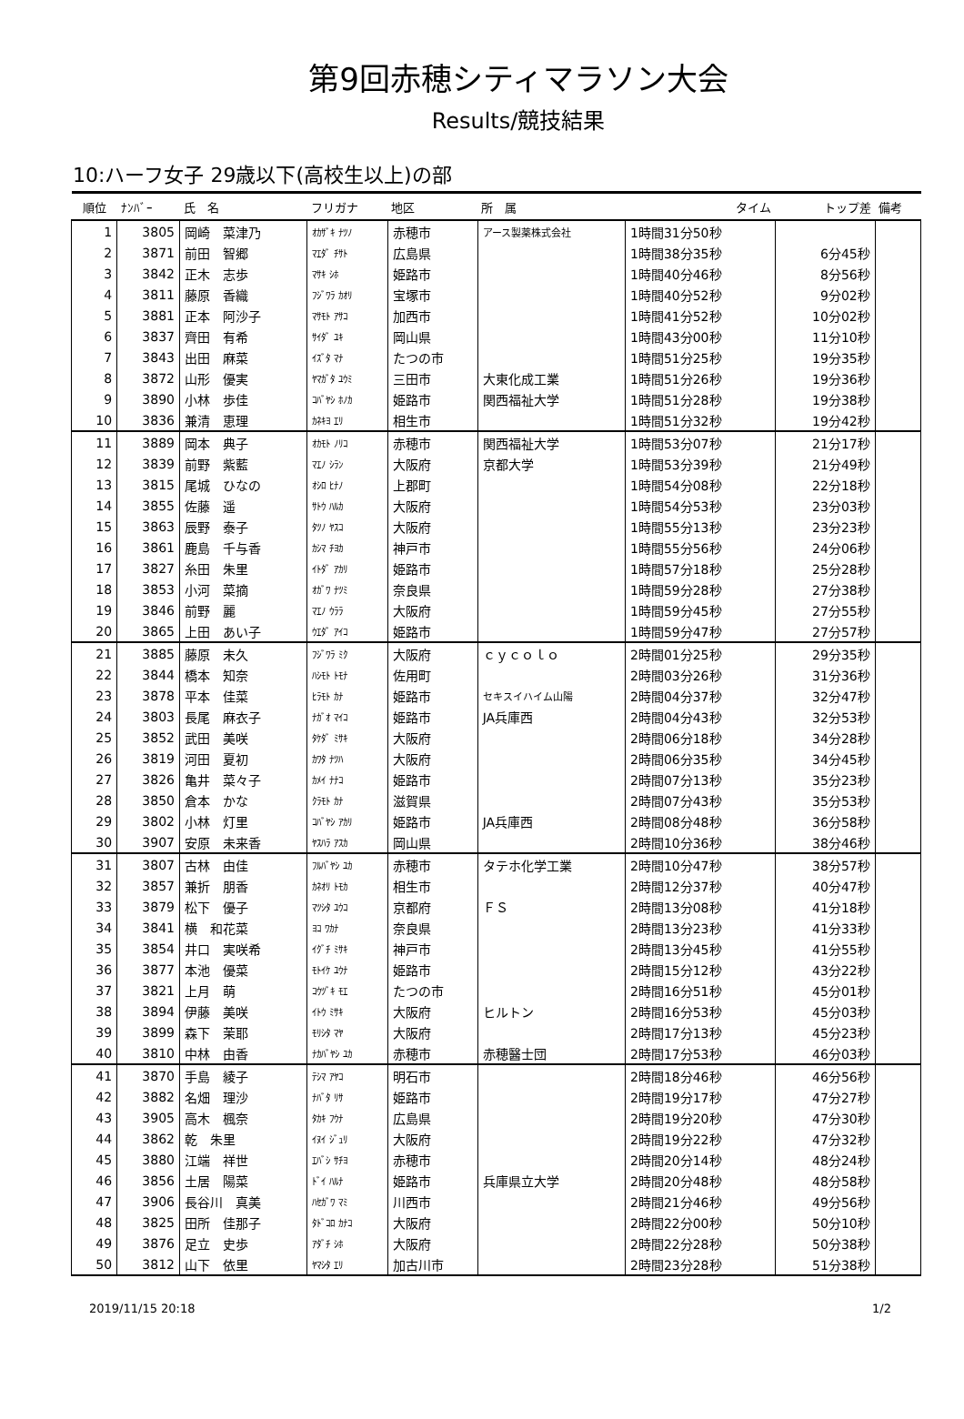第9回赤穂シティマラソン大会
Results/競技結果
10:ハーフ女子 29歳以下(高校生以上)の部
| 順位 | ﾅﾝﾊﾞｰ | 氏 名 | フリガナ | 地区 | 所 属 | タイム | トップ差 | 備考 |
| --- | --- | --- | --- | --- | --- | --- | --- | --- |
| 1 | 3805 | 岡崎 菜津乃 | ｵｶｻﾞｷ ﾅﾂﾉ | 赤穂市 | アース製薬株式会社 | 1時間31分50秒 | | |
| 2 | 3871 | 前田 智郷 | ﾏｴﾀﾞ ﾁｻﾄ | 広島県 | | 1時間38分35秒 | 6分45秒 | |
| 3 | 3842 | 正木 志歩 | ﾏｻｷ ｼﾎ | 姫路市 | | 1時間40分46秒 | 8分56秒 | |
| 4 | 3811 | 藤原 香織 | ﾌｼﾞﾜﾗ ｶｵﾘ | 宝塚市 | | 1時間40分52秒 | 9分02秒 | |
| 5 | 3881 | 正本 阿沙子 | ﾏｻﾓﾄ ｱｻｺ | 加西市 | | 1時間41分52秒 | 10分02秒 | |
| 6 | 3837 | 齊田 有希 | ｻｲﾀﾞ ﾕｷ | 岡山県 | | 1時間43分00秒 | 11分10秒 | |
| 7 | 3843 | 出田 麻菜 | ｲｽﾞﾀ ﾏﾅ | たつの市 | | 1時間51分25秒 | 19分35秒 | |
| 8 | 3872 | 山形 優実 | ﾔﾏｶﾞﾀ ﾕｳﾐ | 三田市 | 大東化成工業 | 1時間51分26秒 | 19分36秒 | |
| 9 | 3890 | 小林 歩佳 | ｺﾊﾞﾔｼ ﾎﾉｶ | 姫路市 | 関西福祉大学 | 1時間51分28秒 | 19分38秒 | |
| 10 | 3836 | 兼清 恵理 | ｶﾈｷﾖ ｴﾘ | 相生市 | | 1時間51分32秒 | 19分42秒 | |
| 11 | 3889 | 岡本 典子 | ｵｶﾓﾄ ﾉﾘｺ | 赤穂市 | 関西福祉大学 | 1時間53分07秒 | 21分17秒 | |
| 12 | 3839 | 前野 紫藍 | ﾏｴﾉ ｼﾗﾝ | 大阪府 | 京都大学 | 1時間53分39秒 | 21分49秒 | |
| 13 | 3815 | 尾城 ひなの | ｵｼﾛ ﾋﾅﾉ | 上郡町 | | 1時間54分08秒 | 22分18秒 | |
| 14 | 3855 | 佐藤 遥 | ｻﾄｳ ﾊﾙｶ | 大阪府 | | 1時間54分53秒 | 23分03秒 | |
| 15 | 3863 | 辰野 泰子 | ﾀﾂﾉ ﾔｽｺ | 大阪府 | | 1時間55分13秒 | 23分23秒 | |
| 16 | 3861 | 鹿島 千与香 | ｶｼﾏ ﾁﾖｶ | 神戸市 | | 1時間55分56秒 | 24分06秒 | |
| 17 | 3827 | 糸田 朱里 | ｲﾄﾀﾞ ｱｶﾘ | 姫路市 | | 1時間57分18秒 | 25分28秒 | |
| 18 | 3853 | 小河 菜摘 | ｵｶﾞﾜ ﾅﾂﾐ | 奈良県 | | 1時間59分28秒 | 27分38秒 | |
| 19 | 3846 | 前野 麗 | ﾏｴﾉ ｳﾗﾗ | 大阪府 | | 1時間59分45秒 | 27分55秒 | |
| 20 | 3865 | 上田 あい子 | ｳｴﾀﾞ ｱｲｺ | 姫路市 | | 1時間59分47秒 | 27分57秒 | |
| 21 | 3885 | 藤原 未久 | ﾌｼﾞﾜﾗ ﾐｸ | 大阪府 | ｃｙｃｏｌｏ | 2時間01分25秒 | 29分35秒 | |
| 22 | 3844 | 橋本 知奈 | ﾊｼﾓﾄ ﾄﾓﾅ | 佐用町 | | 2時間03分26秒 | 31分36秒 | |
| 23 | 3878 | 平本 佳菜 | ﾋﾗﾓﾄ ｶﾅ | 姫路市 | セキスイハイム山陽 | 2時間04分37秒 | 32分47秒 | |
| 24 | 3803 | 長尾 麻衣子 | ﾅｶﾞｵ ﾏｲｺ | 姫路市 | JA兵庫西 | 2時間04分43秒 | 32分53秒 | |
| 25 | 3852 | 武田 美咲 | ﾀｹﾀﾞ ﾐｻｷ | 大阪府 | | 2時間06分18秒 | 34分28秒 | |
| 26 | 3819 | 河田 夏初 | ｶﾜﾀ ﾅﾂﾊ | 大阪府 | | 2時間06分35秒 | 34分45秒 | |
| 27 | 3826 | 亀井 菜々子 | ｶﾒｲ ﾅﾅｺ | 姫路市 | | 2時間07分13秒 | 35分23秒 | |
| 28 | 3850 | 倉本 かな | ｸﾗﾓﾄ ｶﾅ | 滋賀県 | | 2時間07分43秒 | 35分53秒 | |
| 29 | 3802 | 小林 灯里 | ｺﾊﾞﾔｼ ｱｶﾘ | 姫路市 | JA兵庫西 | 2時間08分48秒 | 36分58秒 | |
| 30 | 3907 | 安原 未来香 | ﾔｽﾊﾗ ｱｽｶ | 岡山県 | | 2時間10分36秒 | 38分46秒 | |
| 31 | 3807 | 古林 由佳 | ﾌﾙﾊﾞﾔｼ ﾕｶ | 赤穂市 | タテホ化学工業 | 2時間10分47秒 | 38分57秒 | |
| 32 | 3857 | 兼折 朋香 | ｶﾈｵﾘ ﾄﾓｶ | 相生市 | | 2時間12分37秒 | 40分47秒 | |
| 33 | 3879 | 松下 優子 | ﾏﾂｼﾀ ﾕｳｺ | 京都府 | ＦＳ | 2時間13分08秒 | 41分18秒 | |
| 34 | 3841 | 横 和花菜 | ﾖｺ ﾜｶﾅ | 奈良県 | | 2時間13分23秒 | 41分33秒 | |
| 35 | 3854 | 井口 実咲希 | ｲｸﾞﾁ ﾐｻｷ | 神戸市 | | 2時間13分45秒 | 41分55秒 | |
| 36 | 3877 | 本池 優菜 | ﾓﾄｲｹ ﾕｳﾅ | 姫路市 | | 2時間15分12秒 | 43分22秒 | |
| 37 | 3821 | 上月 萌 | ｺｳﾂﾞｷ ﾓｴ | たつの市 | | 2時間16分51秒 | 45分01秒 | |
| 38 | 3894 | 伊藤 美咲 | ｲﾄｳ ﾐｻｷ | 大阪府 | ヒルトン | 2時間16分53秒 | 45分03秒 | |
| 39 | 3899 | 森下 茉耶 | ﾓﾘｼﾀ ﾏﾔ | 大阪府 | | 2時間17分13秒 | 45分23秒 | |
| 40 | 3810 | 中林 由香 | ﾅｶﾊﾞﾔｼ ﾕｶ | 赤穂市 | 赤穂醫士団 | 2時間17分53秒 | 46分03秒 | |
| 41 | 3870 | 手島 綾子 | ﾃｼﾏ ｱﾔｺ | 明石市 | | 2時間18分46秒 | 46分56秒 | |
| 42 | 3882 | 名畑 理沙 | ﾅﾊﾞﾀ ﾘｻ | 姫路市 | | 2時間19分17秒 | 47分27秒 | |
| 43 | 3905 | 高木 楓奈 | ﾀｶｷ ﾌｳﾅ | 広島県 | | 2時間19分20秒 | 47分30秒 | |
| 44 | 3862 | 乾 朱里 | ｲﾇｲ ｼﾞｭﾘ | 大阪府 | | 2時間19分22秒 | 47分32秒 | |
| 45 | 3880 | 江端 祥世 | ｴﾊﾞｼ ｻﾁﾖ | 赤穂市 | | 2時間20分14秒 | 48分24秒 | |
| 46 | 3856 | 土居 陽菜 | ﾄﾞｲ ﾊﾙﾅ | 姫路市 | 兵庫県立大学 | 2時間20分48秒 | 48分58秒 | |
| 47 | 3906 | 長谷川 真美 | ﾊｾｶﾞﾜ ﾏﾐ | 川西市 | | 2時間21分46秒 | 49分56秒 | |
| 48 | 3825 | 田所 佳那子 | ﾀﾄﾞｺﾛ ｶﾅｺ | 大阪府 | | 2時間22分00秒 | 50分10秒 | |
| 49 | 3876 | 足立 史歩 | ｱﾀﾞﾁ ｼﾎ | 大阪府 | | 2時間22分28秒 | 50分38秒 | |
| 50 | 3812 | 山下 依里 | ﾔﾏｼﾀ ｴﾘ | 加古川市 | | 2時間23分28秒 | 51分38秒 | |
2019/11/15 20:18 1/2